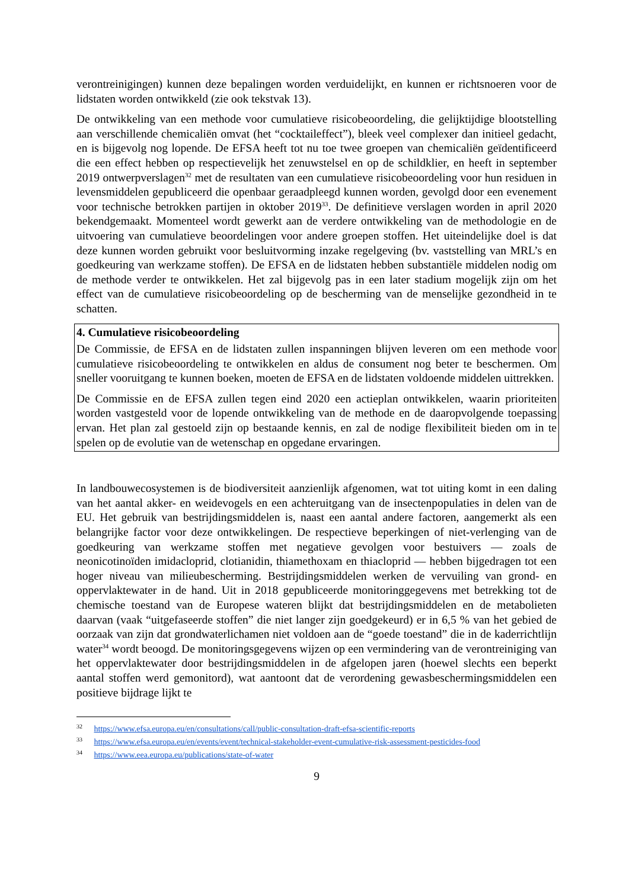verontreinigingen) kunnen deze bepalingen worden verduidelijkt, en kunnen er richtsnoeren voor de lidstaten worden ontwikkeld (zie ook tekstvak 13).
De ontwikkeling van een methode voor cumulatieve risicobeoordeling, die gelijktijdige blootstelling aan verschillende chemicaliën omvat (het “cocktaileffect”), bleek veel complexer dan initieel gedacht, en is bijgevolg nog lopende. De EFSA heeft tot nu toe twee groepen van chemicaliën geïdentificeerd die een effect hebben op respectievelijk het zenuwstelsel en op de schildklier, en heeft in september 2019 ontwerpverslagen<sup>32</sup> met de resultaten van een cumulatieve risicobeoordeling voor hun residuen in levensmiddelen gepubliceerd die openbaar geraadpleegd kunnen worden, gevolgd door een evenement voor technische betrokken partijen in oktober 2019<sup>33</sup>. De definitieve verslagen worden in april 2020 bekendgemaakt. Momenteel wordt gewerkt aan de verdere ontwikkeling van de methodologie en de uitvoering van cumulatieve beoordelingen voor andere groepen stoffen. Het uiteindelijke doel is dat deze kunnen worden gebruikt voor besluitvorming inzake regelgeving (bv. vaststelling van MRL’s en goedkeuring van werkzame stoffen). De EFSA en de lidstaten hebben substantiële middelen nodig om de methode verder te ontwikkelen. Het zal bijgevolg pas in een later stadium mogelijk zijn om het effect van de cumulatieve risicobeoordeling op de bescherming van de menselijke gezondheid in te schatten.
4. Cumulatieve risicobeoordeling
De Commissie, de EFSA en de lidstaten zullen inspanningen blijven leveren om een methode voor cumulatieve risicobeoordeling te ontwikkelen en aldus de consument nog beter te beschermen. Om sneller vooruitgang te kunnen boeken, moeten de EFSA en de lidstaten voldoende middelen uittrekken.
De Commissie en de EFSA zullen tegen eind 2020 een actieplan ontwikkelen, waarin prioriteiten worden vastgesteld voor de lopende ontwikkeling van de methode en de daaropvolgende toepassing ervan. Het plan zal gestoeld zijn op bestaande kennis, en zal de nodige flexibiliteit bieden om in te spelen op de evolutie van de wetenschap en opgedane ervaringen.
In landbouwecosystemen is de biodiversiteit aanzienlijk afgenomen, wat tot uiting komt in een daling van het aantal akker- en weidevogels en een achteruitgang van de insectenpopulaties in delen van de EU. Het gebruik van bestrijdingsmiddelen is, naast een aantal andere factoren, aangemerkt als een belangrijke factor voor deze ontwikkelingen. De respectieve beperkingen of niet-verlenging van de goedkeuring van werkzame stoffen met negatieve gevolgen voor bestuivers — zoals de neonicotinoïden imidacloprid, clotianidin, thiamethoxam en thiacloprid — hebben bijgedragen tot een hoger niveau van milieubescherming. Bestrijdingsmiddelen werken de vervuiling van grond- en oppervlaktewater in de hand. Uit in 2018 gepubliceerde monitoringgegevens met betrekking tot de chemische toestand van de Europese wateren blijkt dat bestrijdingsmiddelen en de metabolieten daarvan (vaak “uitgefaseerde stoffen” die niet langer zijn goedgekeurd) er in 6,5 % van het gebied de oorzaak van zijn dat grondwaterlichamen niet voldoen aan de “goede toestand” die in de kaderrichtlijn water<sup>34</sup> wordt beoogd. De monitoringsgegevens wijzen op een vermindering van de verontreiniging van het oppervlaktewater door bestrijdingsmiddelen in de afgelopen jaren (hoewel slechts een beperkt aantal stoffen werd gemonitord), wat aantoont dat de verordening gewasbeschermingsmiddelen een positieve bijdrage lijkt te
<sup>32</sup> https://www.efsa.europa.eu/en/consultations/call/public-consultation-draft-efsa-scientific-reports
<sup>33</sup> https://www.efsa.europa.eu/en/events/event/technical-stakeholder-event-cumulative-risk-assessment-pesticides-food
<sup>34</sup> https://www.eea.europa.eu/publications/state-of-water
9